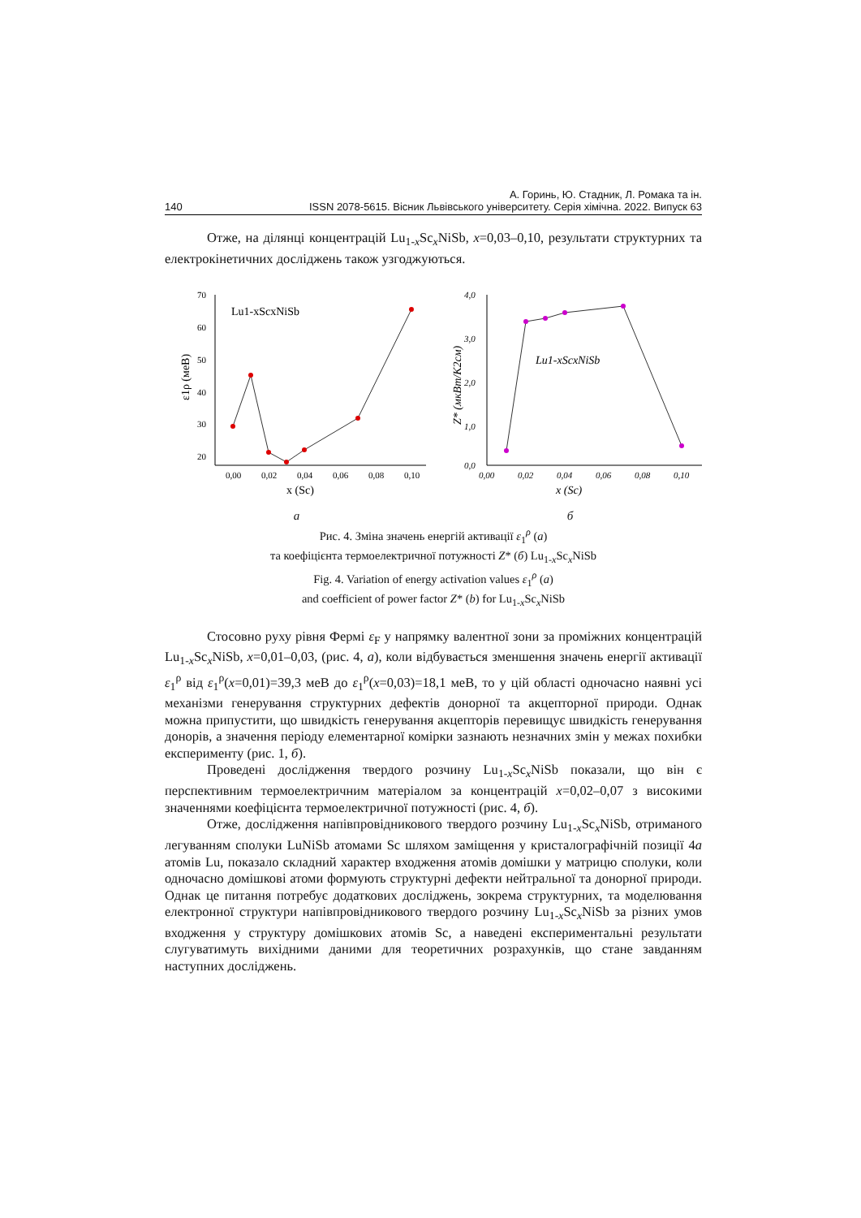А. Горинь, Ю. Стадник, Л. Ромака та ін.
140 ISSN 2078-5615. Вісник Львівського університету. Серія хімічна. 2022. Випуск 63
Отже, на ділянці концентрацій Lu<sub>1-x</sub>Sc<sub>x</sub>NiSb, x=0,03–0,10, результати структурних та електрокінетичних досліджень також узгоджуються.
70
60
50
40
30
20
0,00
0,02
0,04
0,06
0,08
0,10
x (Sc)
Lu1-xScxNiSb
ε1ρ (меВ)
а
4,0
3,0
2,0
1,0
0,0
0,00
0,02
0,04
0,06
0,08
0,10
x (Sc)
Lu1-xScxNiSb
Z* (мкВт/К2см)
б
Рис. 4. Зміна значень енергій активації ε<sub>1</sub><sup>ρ</sup> (а)
та коефіцієнта термоелектричної потужності Z* (б) Lu<sub>1-x</sub>Sc<sub>x</sub>NiSb
Fig. 4. Variation of energy activation values ε<sub>1</sub><sup>ρ</sup> (a)
and coefficient of power factor Z* (b) for Lu<sub>1-x</sub>Sc<sub>x</sub>NiSb
Стосовно руху рівня Фермі ε<sub>F</sub> у напрямку валентної зони за проміжних концентрацій Lu<sub>1-x</sub>Sc<sub>x</sub>NiSb, x=0,01–0,03, (рис. 4, а), коли відбувається зменшення значень енергії активації ε<sub>1</sub><sup>ρ</sup> від ε<sub>1</sub><sup>ρ</sup>(x=0,01)=39,3 меВ до ε<sub>1</sub><sup>ρ</sup>(x=0,03)=18,1 меВ, то у цій області одночасно наявні усі механізми генерування структурних дефектів донорної та акцепторної природи. Однак можна припустити, що швидкість генерування акцепторів перевищує швидкість генерування донорів, а значення періоду елементарної комірки зазнають незначних змін у межах похибки експерименту (рис. 1, б).
Проведені дослідження твердого розчину Lu<sub>1-x</sub>Sc<sub>x</sub>NiSb показали, що він є перспективним термоелектричним матеріалом за концентрацій x=0,02–0,07 з високими значеннями коефіцієнта термоелектричної потужності (рис. 4, б).
Отже, дослідження напівпровідникового твердого розчину Lu<sub>1-x</sub>Sc<sub>x</sub>NiSb, отриманого легуванням сполуки LuNiSb атомами Sc шляхом заміщення у кристалографічній позиції 4a атомів Lu, показало складний характер входження атомів домішки у матрицю сполуки, коли одночасно домішкові атоми формують структурні дефекти нейтральної та донорної природи. Однак це питання потребує додаткових досліджень, зокрема структурних, та моделювання електронної структури напівпровідникового твердого розчину Lu<sub>1-x</sub>Sc<sub>x</sub>NiSb за різних умов входження у структуру домішкових атомів Sc, а наведені експериментальні результати слугуватимуть вихідними даними для теоретичних розрахунків, що стане завданням наступних досліджень.